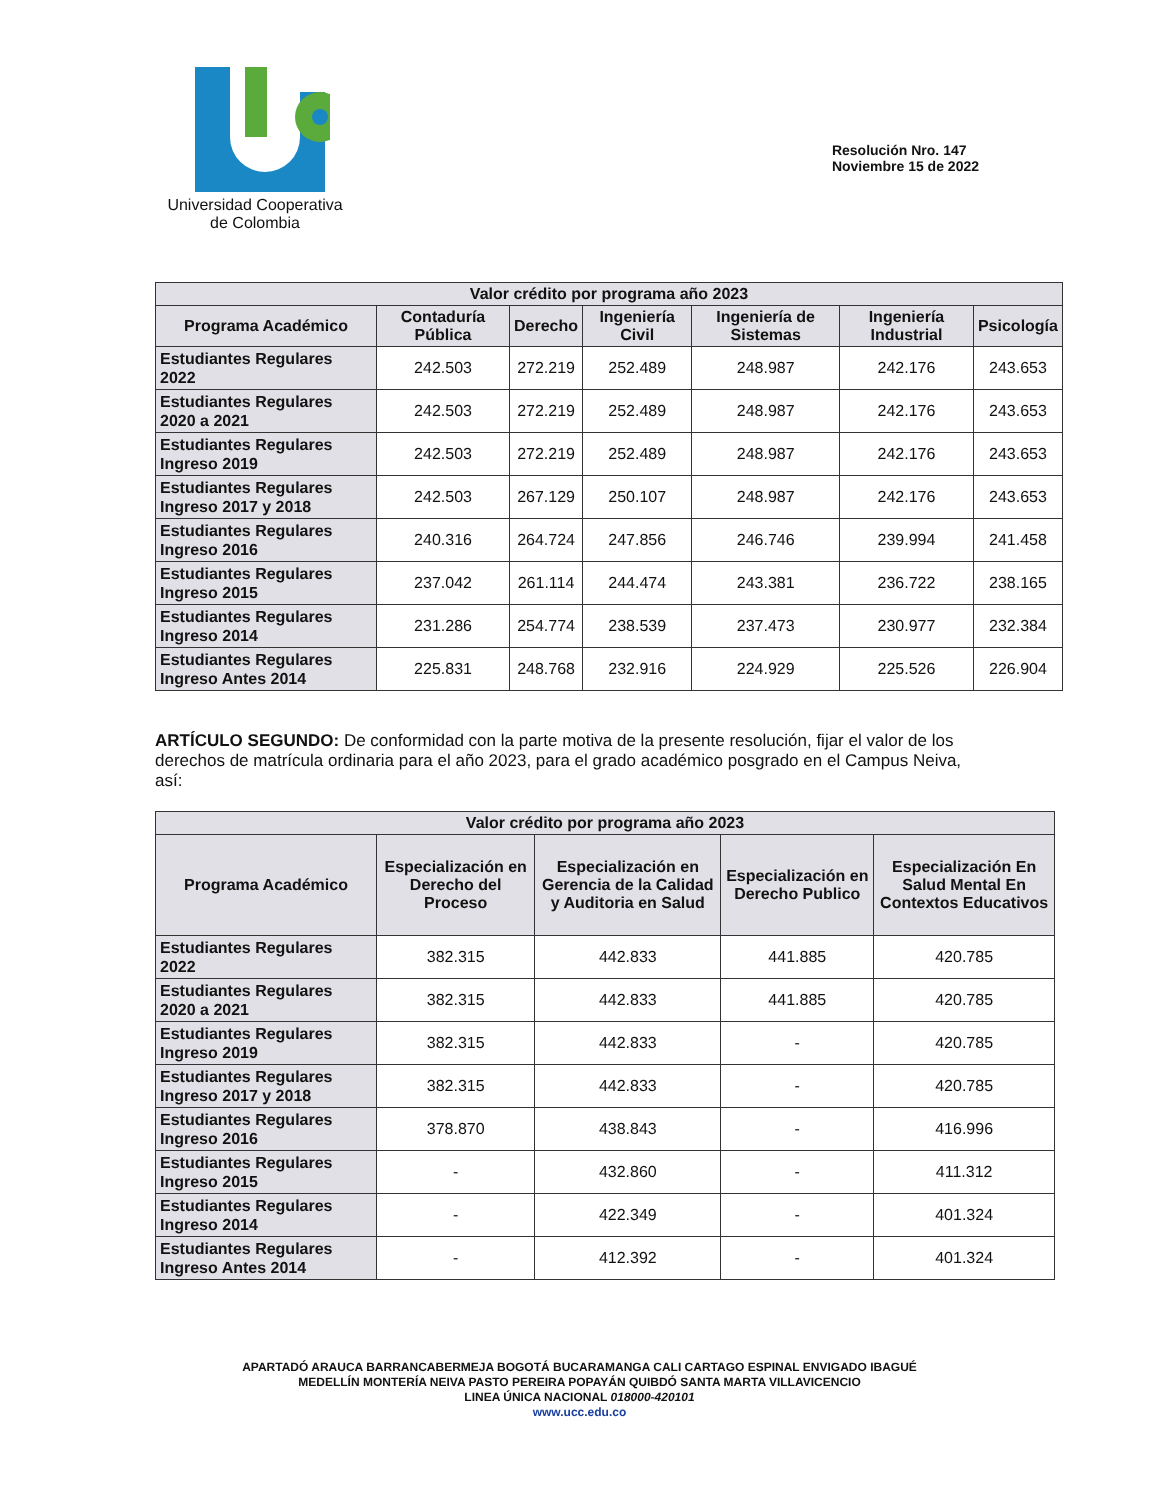Universidad Cooperativa
de Colombia
Resolución Nro. 147
Noviembre 15 de 2022
| Valor crédito por programa año 2023 | | | | | | |
| --- | --- | --- | --- | --- | --- | --- |
| Programa Académico | Contaduría Pública | Derecho | Ingeniería Civil | Ingeniería de Sistemas | Ingeniería Industrial | Psicología |
| Estudiantes Regulares 2022 | 242.503 | 272.219 | 252.489 | 248.987 | 242.176 | 243.653 |
| Estudiantes Regulares 2020 a 2021 | 242.503 | 272.219 | 252.489 | 248.987 | 242.176 | 243.653 |
| Estudiantes Regulares Ingreso 2019 | 242.503 | 272.219 | 252.489 | 248.987 | 242.176 | 243.653 |
| Estudiantes Regulares Ingreso 2017 y 2018 | 242.503 | 267.129 | 250.107 | 248.987 | 242.176 | 243.653 |
| Estudiantes Regulares Ingreso 2016 | 240.316 | 264.724 | 247.856 | 246.746 | 239.994 | 241.458 |
| Estudiantes Regulares Ingreso 2015 | 237.042 | 261.114 | 244.474 | 243.381 | 236.722 | 238.165 |
| Estudiantes Regulares Ingreso 2014 | 231.286 | 254.774 | 238.539 | 237.473 | 230.977 | 232.384 |
| Estudiantes Regulares Ingreso Antes 2014 | 225.831 | 248.768 | 232.916 | 224.929 | 225.526 | 226.904 |
ARTÍCULO SEGUNDO: De conformidad con la parte motiva de la presente resolución, fijar el valor de los derechos de matrícula ordinaria para el año 2023, para el grado académico posgrado en el Campus Neiva, así:
| Valor crédito por programa año 2023 | | | | |
| --- | --- | --- | --- | --- |
| Programa Académico | Especialización en Derecho del Proceso | Especialización en Gerencia de la Calidad y Auditoria en Salud | Especialización en Derecho Publico | Especialización En Salud Mental En Contextos Educativos |
| Estudiantes Regulares 2022 | 382.315 | 442.833 | 441.885 | 420.785 |
| Estudiantes Regulares 2020 a 2021 | 382.315 | 442.833 | 441.885 | 420.785 |
| Estudiantes Regulares Ingreso 2019 | 382.315 | 442.833 | - | 420.785 |
| Estudiantes Regulares Ingreso 2017 y 2018 | 382.315 | 442.833 | - | 420.785 |
| Estudiantes Regulares Ingreso 2016 | 378.870 | 438.843 | - | 416.996 |
| Estudiantes Regulares Ingreso 2015 | - | 432.860 | - | 411.312 |
| Estudiantes Regulares Ingreso 2014 | - | 422.349 | - | 401.324 |
| Estudiantes Regulares Ingreso Antes 2014 | - | 412.392 | - | 401.324 |
APARTADÓ ARAUCA BARRANCABERMEJA BOGOTÁ BUCARAMANGA CALI CARTAGO ESPINAL ENVIGADO IBAGUÉ
MEDELLÍN MONTERÍA NEIVA PASTO PEREIRA POPAYÁN QUIBDÓ SANTA MARTA VILLAVICENCIO
LINEA ÚNICA NACIONAL 018000-420101
www.ucc.edu.co